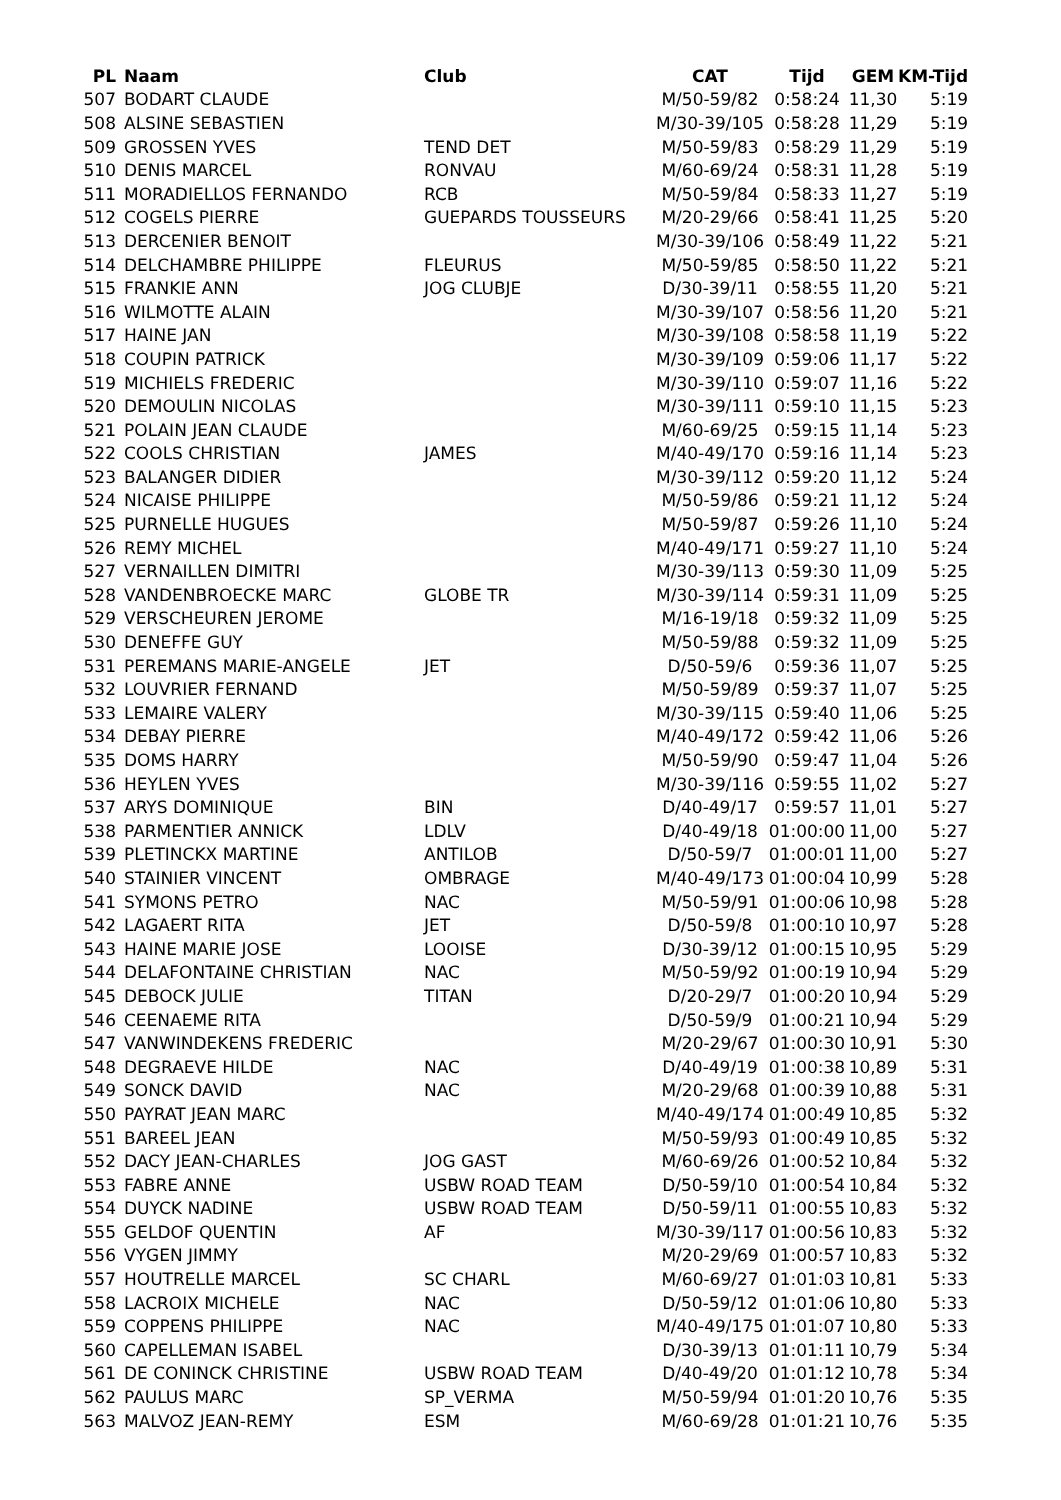| PL | Naam | Club | CAT | Tijd | GEM | KM-Tijd |
| --- | --- | --- | --- | --- | --- | --- |
| 507 | BODART CLAUDE | | M/50-59/82 | 0:58:24 | 11,30 | 5:19 |
| 508 | ALSINE SEBASTIEN | | M/30-39/105 | 0:58:28 | 11,29 | 5:19 |
| 509 | GROSSEN YVES | TEND DET | M/50-59/83 | 0:58:29 | 11,29 | 5:19 |
| 510 | DENIS MARCEL | RONVAU | M/60-69/24 | 0:58:31 | 11,28 | 5:19 |
| 511 | MORADIELLOS FERNANDO | RCB | M/50-59/84 | 0:58:33 | 11,27 | 5:19 |
| 512 | COGELS PIERRE | GUEPARDS TOUSSEURS | M/20-29/66 | 0:58:41 | 11,25 | 5:20 |
| 513 | DERCENIER BENOIT | | M/30-39/106 | 0:58:49 | 11,22 | 5:21 |
| 514 | DELCHAMBRE PHILIPPE | FLEURUS | M/50-59/85 | 0:58:50 | 11,22 | 5:21 |
| 515 | FRANKIE ANN | JOG CLUBJE | D/30-39/11 | 0:58:55 | 11,20 | 5:21 |
| 516 | WILMOTTE ALAIN | | M/30-39/107 | 0:58:56 | 11,20 | 5:21 |
| 517 | HAINE JAN | | M/30-39/108 | 0:58:58 | 11,19 | 5:22 |
| 518 | COUPIN PATRICK | | M/30-39/109 | 0:59:06 | 11,17 | 5:22 |
| 519 | MICHIELS FREDERIC | | M/30-39/110 | 0:59:07 | 11,16 | 5:22 |
| 520 | DEMOULIN NICOLAS | | M/30-39/111 | 0:59:10 | 11,15 | 5:23 |
| 521 | POLAIN JEAN CLAUDE | | M/60-69/25 | 0:59:15 | 11,14 | 5:23 |
| 522 | COOLS CHRISTIAN | JAMES | M/40-49/170 | 0:59:16 | 11,14 | 5:23 |
| 523 | BALANGER DIDIER | | M/30-39/112 | 0:59:20 | 11,12 | 5:24 |
| 524 | NICAISE PHILIPPE | | M/50-59/86 | 0:59:21 | 11,12 | 5:24 |
| 525 | PURNELLE HUGUES | | M/50-59/87 | 0:59:26 | 11,10 | 5:24 |
| 526 | REMY MICHEL | | M/40-49/171 | 0:59:27 | 11,10 | 5:24 |
| 527 | VERNAILLEN DIMITRI | | M/30-39/113 | 0:59:30 | 11,09 | 5:25 |
| 528 | VANDENBROECKE MARC | GLOBE TR | M/30-39/114 | 0:59:31 | 11,09 | 5:25 |
| 529 | VERSCHEUREN JEROME | | M/16-19/18 | 0:59:32 | 11,09 | 5:25 |
| 530 | DENEFFE GUY | | M/50-59/88 | 0:59:32 | 11,09 | 5:25 |
| 531 | PEREMANS MARIE-ANGELE | JET | D/50-59/6 | 0:59:36 | 11,07 | 5:25 |
| 532 | LOUVRIER FERNAND | | M/50-59/89 | 0:59:37 | 11,07 | 5:25 |
| 533 | LEMAIRE VALERY | | M/30-39/115 | 0:59:40 | 11,06 | 5:25 |
| 534 | DEBAY PIERRE | | M/40-49/172 | 0:59:42 | 11,06 | 5:26 |
| 535 | DOMS HARRY | | M/50-59/90 | 0:59:47 | 11,04 | 5:26 |
| 536 | HEYLEN YVES | | M/30-39/116 | 0:59:55 | 11,02 | 5:27 |
| 537 | ARYS DOMINIQUE | BIN | D/40-49/17 | 0:59:57 | 11,01 | 5:27 |
| 538 | PARMENTIER ANNICK | LDLV | D/40-49/18 | 01:00:00 | 11,00 | 5:27 |
| 539 | PLETINCKX MARTINE | ANTILOB | D/50-59/7 | 01:00:01 | 11,00 | 5:27 |
| 540 | STAINIER VINCENT | OMBRAGE | M/40-49/173 | 01:00:04 | 10,99 | 5:28 |
| 541 | SYMONS PETRO | NAC | M/50-59/91 | 01:00:06 | 10,98 | 5:28 |
| 542 | LAGAERT RITA | JET | D/50-59/8 | 01:00:10 | 10,97 | 5:28 |
| 543 | HAINE MARIE JOSE | LOOISE | D/30-39/12 | 01:00:15 | 10,95 | 5:29 |
| 544 | DELAFONTAINE CHRISTIAN | NAC | M/50-59/92 | 01:00:19 | 10,94 | 5:29 |
| 545 | DEBOCK JULIE | TITAN | D/20-29/7 | 01:00:20 | 10,94 | 5:29 |
| 546 | CEENAEME RITA | | D/50-59/9 | 01:00:21 | 10,94 | 5:29 |
| 547 | VANWINDEKENS FREDERIC | | M/20-29/67 | 01:00:30 | 10,91 | 5:30 |
| 548 | DEGRAEVE HILDE | NAC | D/40-49/19 | 01:00:38 | 10,89 | 5:31 |
| 549 | SONCK DAVID | NAC | M/20-29/68 | 01:00:39 | 10,88 | 5:31 |
| 550 | PAYRAT JEAN MARC | | M/40-49/174 | 01:00:49 | 10,85 | 5:32 |
| 551 | BAREEL JEAN | | M/50-59/93 | 01:00:49 | 10,85 | 5:32 |
| 552 | DACY JEAN-CHARLES | JOG GAST | M/60-69/26 | 01:00:52 | 10,84 | 5:32 |
| 553 | FABRE ANNE | USBW ROAD TEAM | D/50-59/10 | 01:00:54 | 10,84 | 5:32 |
| 554 | DUYCK NADINE | USBW ROAD TEAM | D/50-59/11 | 01:00:55 | 10,83 | 5:32 |
| 555 | GELDOF QUENTIN | AF | M/30-39/117 | 01:00:56 | 10,83 | 5:32 |
| 556 | VYGEN JIMMY | | M/20-29/69 | 01:00:57 | 10,83 | 5:32 |
| 557 | HOUTRELLE MARCEL | SC CHARL | M/60-69/27 | 01:01:03 | 10,81 | 5:33 |
| 558 | LACROIX MICHELE | NAC | D/50-59/12 | 01:01:06 | 10,80 | 5:33 |
| 559 | COPPENS PHILIPPE | NAC | M/40-49/175 | 01:01:07 | 10,80 | 5:33 |
| 560 | CAPELLEMAN ISABEL | | D/30-39/13 | 01:01:11 | 10,79 | 5:34 |
| 561 | DE CONINCK CHRISTINE | USBW ROAD TEAM | D/40-49/20 | 01:01:12 | 10,78 | 5:34 |
| 562 | PAULUS MARC | SP_VERMA | M/50-59/94 | 01:01:20 | 10,76 | 5:35 |
| 563 | MALVOZ JEAN-REMY | ESM | M/60-69/28 | 01:01:21 | 10,76 | 5:35 |